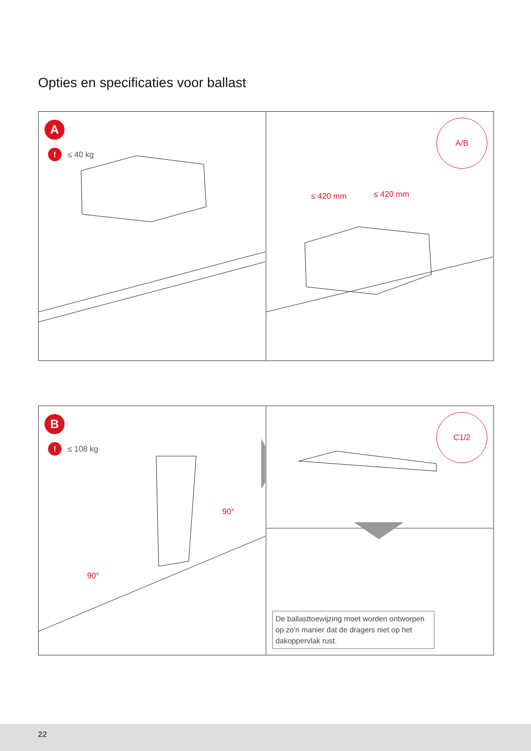Opties en specificaties voor ballast
A
! ≤ 40 kg
≤ 420 mm ≤ 420 mm
A/B
B
! ≤ 108 kg
90°
90°
C1/2
De ballasttoewijzing moet worden ontworpen op zo'n manier dat de dragers niet op het dakoppervlak rust.
22